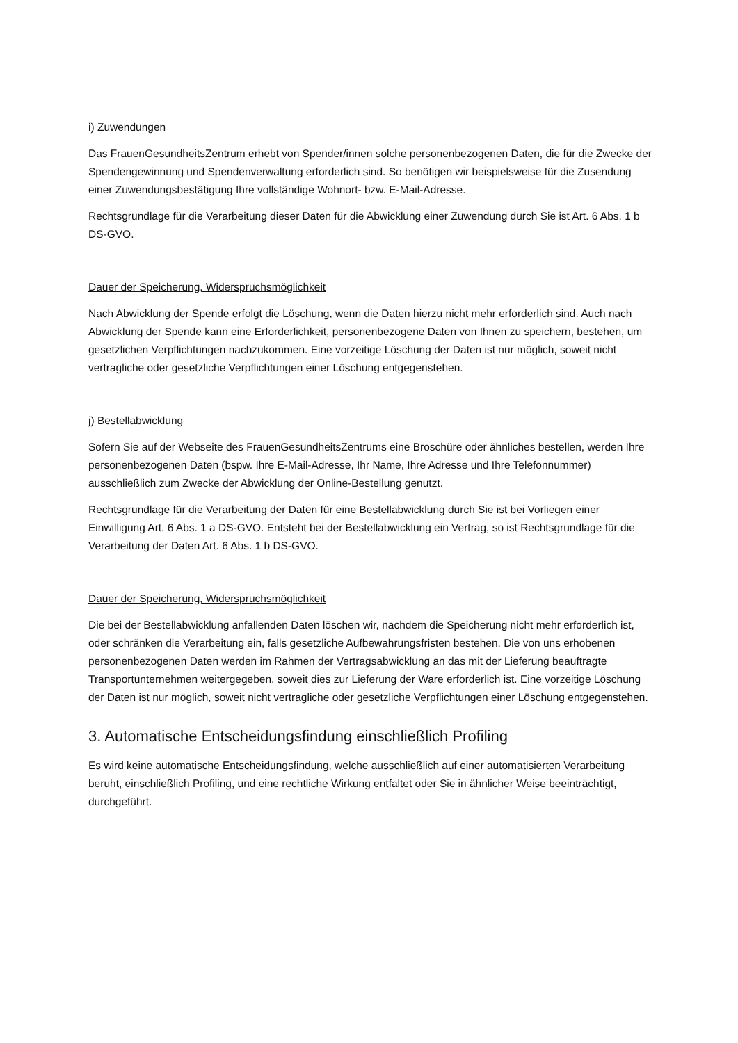i) Zuwendungen
Das FrauenGesundheitsZentrum erhebt von Spender/innen solche personenbezogenen Daten, die für die Zwecke der Spendengewinnung und Spendenverwaltung erforderlich sind. So benötigen wir beispielsweise für die Zusendung einer Zuwendungsbestätigung Ihre vollständige Wohnort- bzw. E-Mail-Adresse.
Rechtsgrundlage für die Verarbeitung dieser Daten für die Abwicklung einer Zuwendung durch Sie ist Art. 6 Abs. 1 b DS-GVO.
Dauer der Speicherung, Widerspruchsmöglichkeit
Nach Abwicklung der Spende erfolgt die Löschung, wenn die Daten hierzu nicht mehr erforderlich sind. Auch nach Abwicklung der Spende kann eine Erforderlichkeit, personenbezogene Daten von Ihnen zu speichern, bestehen, um gesetzlichen Verpflichtungen nachzukommen. Eine vorzeitige Löschung der Daten ist nur möglich, soweit nicht vertragliche oder gesetzliche Verpflichtungen einer Löschung entgegenstehen.
j) Bestellabwicklung
Sofern Sie auf der Webseite des FrauenGesundheitsZentrums eine Broschüre oder ähnliches bestellen, werden Ihre personenbezogenen Daten (bspw. Ihre E-Mail-Adresse, Ihr Name, Ihre Adresse und Ihre Telefonnummer) ausschließlich zum Zwecke der Abwicklung der Online-Bestellung genutzt.
Rechtsgrundlage für die Verarbeitung der Daten für eine Bestellabwicklung durch Sie ist bei Vorliegen einer Einwilligung Art. 6 Abs. 1 a DS-GVO. Entsteht bei der Bestellabwicklung ein Vertrag, so ist Rechtsgrundlage für die Verarbeitung der Daten Art. 6 Abs. 1 b DS-GVO.
Dauer der Speicherung, Widerspruchsmöglichkeit
Die bei der Bestellabwicklung anfallenden Daten löschen wir, nachdem die Speicherung nicht mehr erforderlich ist, oder schränken die Verarbeitung ein, falls gesetzliche Aufbewahrungsfristen bestehen. Die von uns erhobenen personenbezogenen Daten werden im Rahmen der Vertragsabwicklung an das mit der Lieferung beauftragte Transportunternehmen weitergegeben, soweit dies zur Lieferung der Ware erforderlich ist. Eine vorzeitige Löschung der Daten ist nur möglich, soweit nicht vertragliche oder gesetzliche Verpflichtungen einer Löschung entgegenstehen.
3. Automatische Entscheidungsfindung einschließlich Profiling
Es wird keine automatische Entscheidungsfindung, welche ausschließlich auf einer automatisierten Verarbeitung beruht, einschließlich Profiling, und eine rechtliche Wirkung entfaltet oder Sie in ähnlicher Weise beeinträchtigt, durchgeführt.